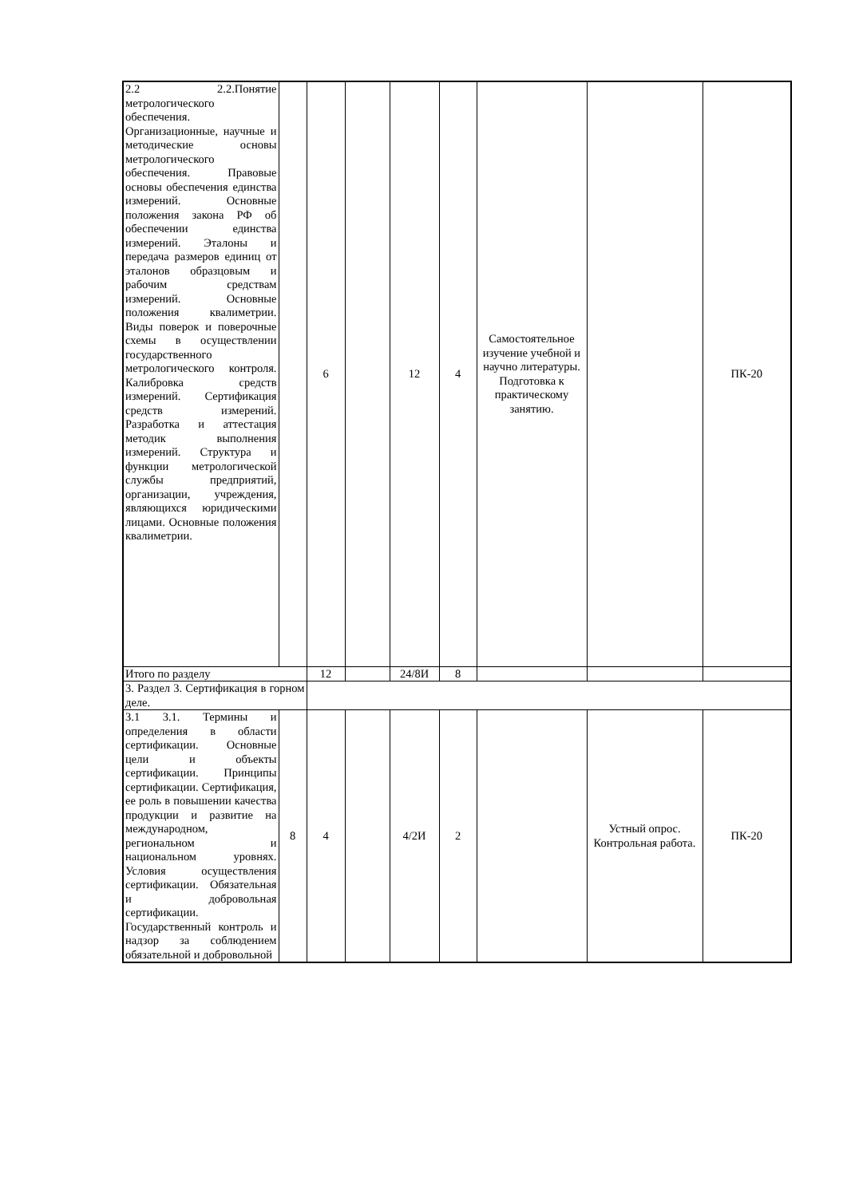| 2.2 2.2.Понятие метрологического обеспечения. Организационные, научные и методические основы метрологического обеспечения. Правовые основы обеспечения единства измерений. Основные положения закона РФ об обеспечении единства измерений. Эталоны и передача размеров единиц от эталонов образцовым и рабочим средствам измерений. Основные положения квалиметрии. Виды поверок и поверочные схемы в осуществлении государственного метрологического контроля. Калибровка средств измерений. Сертификация средств измерений. Разработка и аттестация методик выполнения измерений. Структура и функции метрологической службы предприятий, организации, учреждения, являющихся юридическими лицами. Основные положения квалиметрии. | | 6 | | 12 | 4 | Самостоятельное изучение учебной и научно литературы. Подготовка к практическому занятию. | | ПК-20 |
| Итого по разделу | | 12 | | 24/8И | 8 | | | |
| 3. Раздел 3. Сертификация в горном деле. | | | | | | | | |
| 3.1 3.1. Термины и определения в области сертификации. Основные цели и объекты сертификации. Принципы сертификации. Сертификация, ее роль в повышении качества продукции и развитие на международном, региональном и национальном уровнях. Условия осуществления сертификации. Обязательная и добровольная сертификации. Государственный контроль и надзор за соблюдением обязательной и добровольной | 8 | 4 | | 4/2И | 2 | | Устный опрос. Контрольная работа. | ПК-20 |